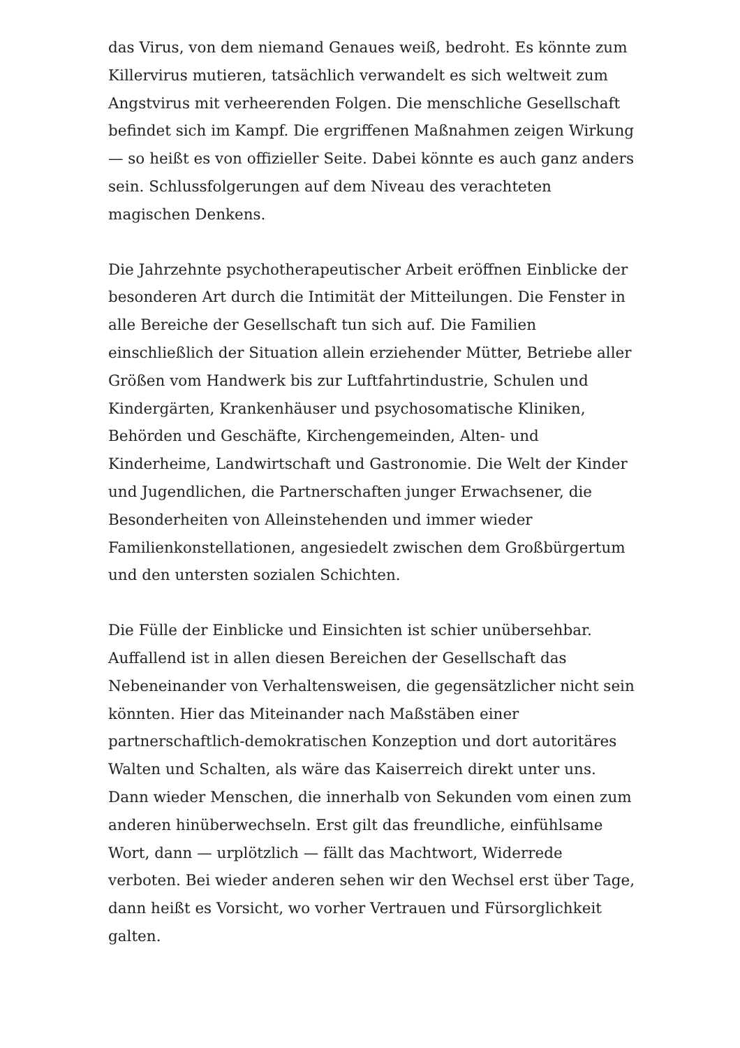das Virus, von dem niemand Genaues weiß, bedroht. Es könnte zum Killervirus mutieren, tatsächlich verwandelt es sich weltweit zum Angstvirus mit verheerenden Folgen. Die menschliche Gesellschaft befindet sich im Kampf. Die ergriffenen Maßnahmen zeigen Wirkung — so heißt es von offizieller Seite. Dabei könnte es auch ganz anders sein. Schlussfolgerungen auf dem Niveau des verachteten magischen Denkens.
Die Jahrzehnte psychotherapeutischer Arbeit eröffnen Einblicke der besonderen Art durch die Intimität der Mitteilungen. Die Fenster in alle Bereiche der Gesellschaft tun sich auf. Die Familien einschließlich der Situation allein erziehender Mütter, Betriebe aller Größen vom Handwerk bis zur Luftfahrtindustrie, Schulen und Kindergärten, Krankenhäuser und psychosomatische Kliniken, Behörden und Geschäfte, Kirchengemeinden, Alten- und Kinderheime, Landwirtschaft und Gastronomie. Die Welt der Kinder und Jugendlichen, die Partnerschaften junger Erwachsener, die Besonderheiten von Alleinstehenden und immer wieder Familienkonstellationen, angesiedelt zwischen dem Großbürgertum und den untersten sozialen Schichten.
Die Fülle der Einblicke und Einsichten ist schier unübersehbar. Auffallend ist in allen diesen Bereichen der Gesellschaft das Nebeneinander von Verhaltensweisen, die gegensätzlicher nicht sein könnten. Hier das Miteinander nach Maßstäben einer partnerschaftlich-demokratischen Konzeption und dort autoritäres Walten und Schalten, als wäre das Kaiserreich direkt unter uns. Dann wieder Menschen, die innerhalb von Sekunden vom einen zum anderen hinüberwechseln. Erst gilt das freundliche, einfühlsame Wort, dann — urplötzlich — fällt das Machtwort, Widerrede verboten. Bei wieder anderen sehen wir den Wechsel erst über Tage, dann heißt es Vorsicht, wo vorher Vertrauen und Fürsorglichkeit galten.